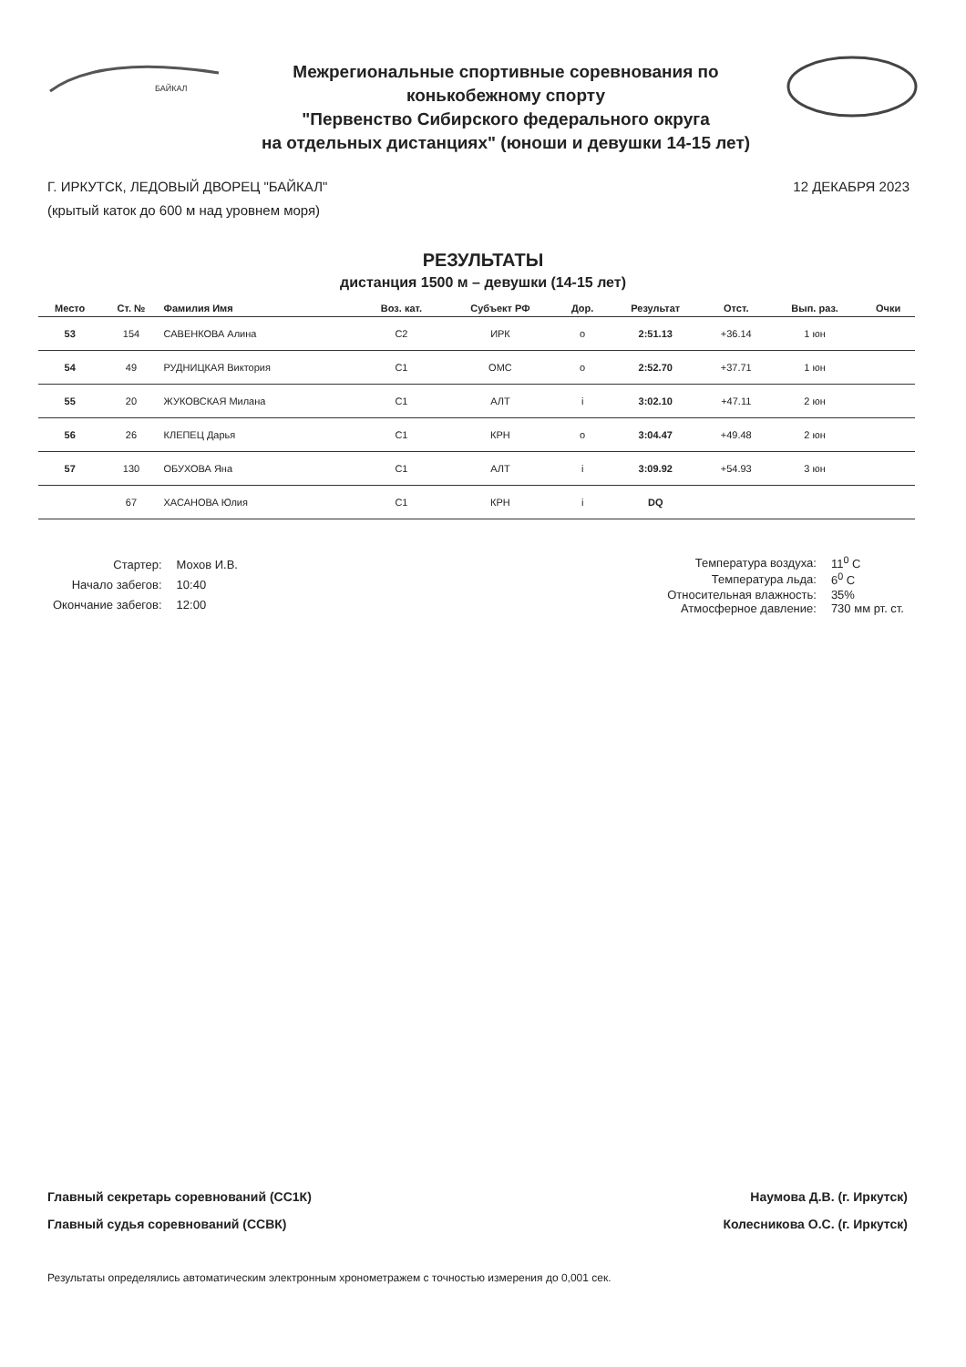БАЙКАЛ
Межрегиональные спортивные соревнования по
конькобежному спорту
"Первенство Сибирского федерального округа
на отдельных дистанциях" (юноши и девушки 14-15 лет)
Г. ИРКУТСК, ЛЕДОВЫЙ ДВОРЕЦ "БАЙКАЛ"
(крытый каток до 600 м над уровнем моря)
12 ДЕКАБРЯ 2023
РЕЗУЛЬТАТЫ
дистанция 1500 м – девушки (14-15 лет)
| Место | Ст. № | Фамилия Имя | Воз. кат. | Субъект РФ | Дор. | Результат | Отст. | Вып. раз. | Очки |
| --- | --- | --- | --- | --- | --- | --- | --- | --- | --- |
| 53 | 154 | САВЕНКОВА Алина | С2 | ИРК | o | 2:51.13 | +36.14 | 1 юн | |
| 54 | 49 | РУДНИЦКАЯ Виктория | С1 | ОМС | o | 2:52.70 | +37.71 | 1 юн | |
| 55 | 20 | ЖУКОВСКАЯ Милана | С1 | АЛТ | i | 3:02.10 | +47.11 | 2 юн | |
| 56 | 26 | КЛЕПЕЦ Дарья | С1 | КРН | o | 3:04.47 | +49.48 | 2 юн | |
| 57 | 130 | ОБУХОВА Яна | С1 | АЛТ | i | 3:09.92 | +54.93 | 3 юн | |
| | 67 | ХАСАНОВА Юлия | С1 | КРН | i | DQ | | | |
| Стартер: | Мохов И.В. |
| Начало забегов: | 10:40 |
| Окончание забегов: | 12:00 |
| Температура воздуха: | 11<sup>0</sup> C |
| Температура льда: | 6<sup>0</sup> C |
| Относительная влажность: | 35% |
| Атмосферное давление: | 730 мм рт. ст. |
Главный секретарь соревнований (СС1К) Наумова Д.В. (г. Иркутск)
Главный судья соревнований (ССВК) Колесникова О.С. (г. Иркутск)
Результаты определялись автоматическим электронным хронометражем с точностью измерения до 0,001 сек.